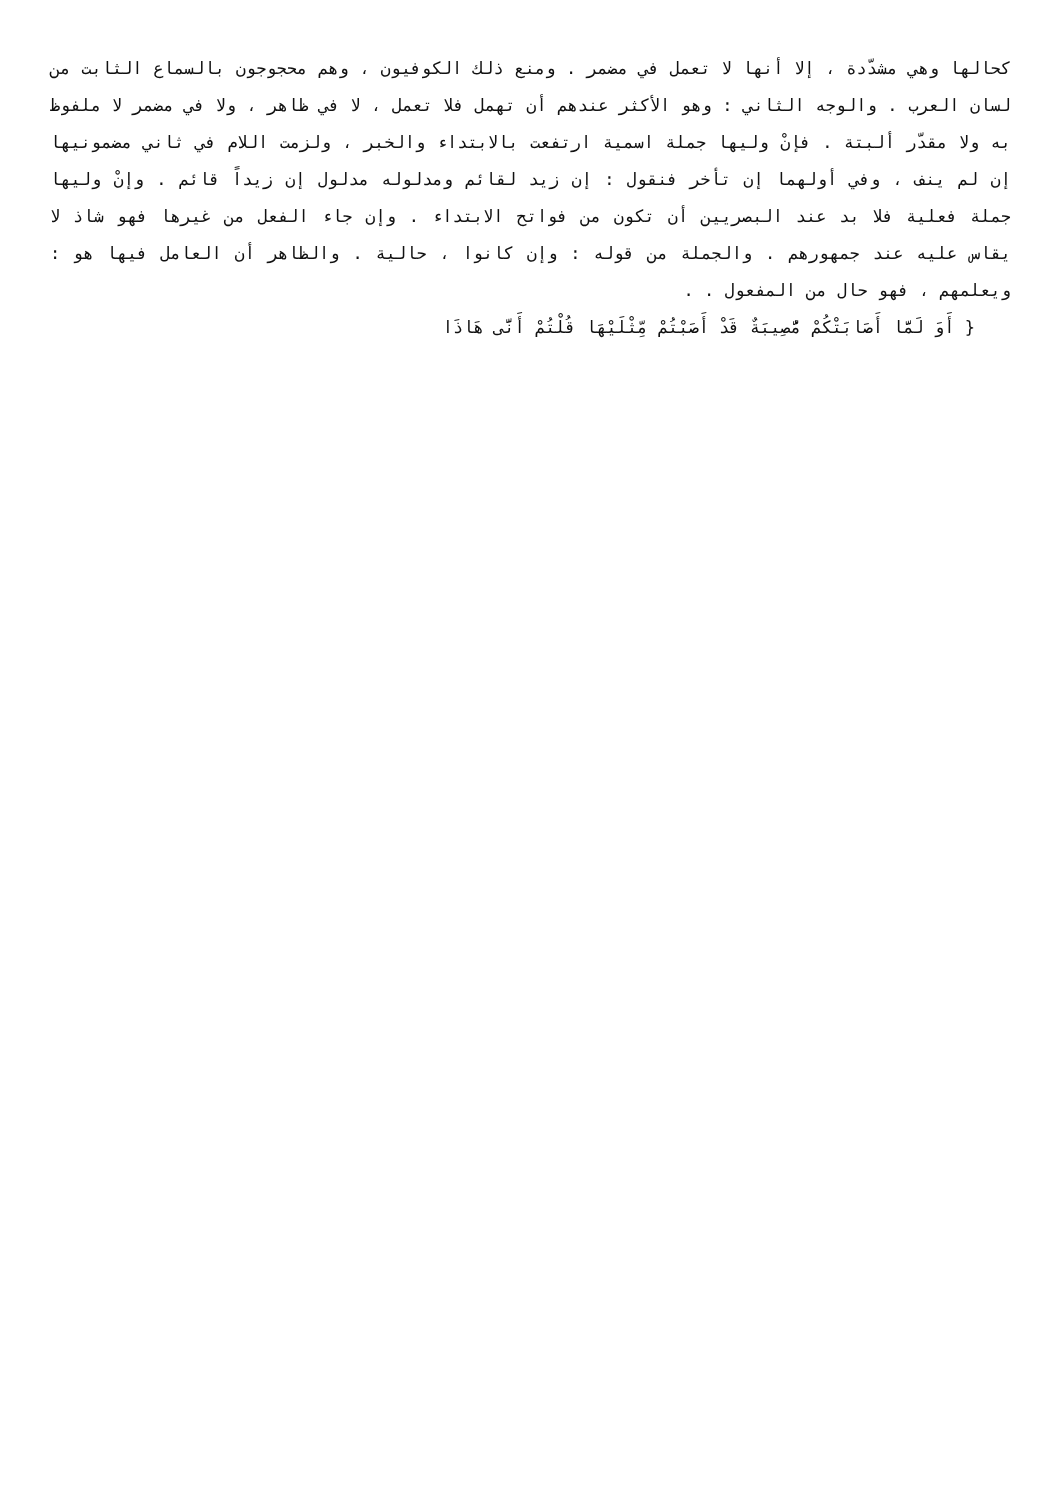كحالها وهي مشدّدة ، إلا أنها لا تعمل في مضمر . ومنع ذلك الكوفيون ، وهم محجوجون بالسماع الثابت من لسان العرب . والوجه الثاني : وهو الأكثر عندهم أن تهمل فلا تعمل ، لا في ظاهر ، ولا في مضمر لا ملفوظ به ولا مقدّر ألبتة . فإنْ وليها جملة اسمية ارتفعت بالابتداء والخبر ، ولزمت اللام في ثاني مضمونيها إن لم ينف ، وفي أولهما إن تأخر فنقول : إن زيد لقائم ومدلوله مدلول إن زيداً قائم . وإنْ وليها جملة فعلية فلا بد عند البصريين أن تكون من فواتح الابتداء . وإن جاء الفعل من غيرها فهو شاذ لا يقاس عليه عند جمهورهم . والجملة من قوله : وإن كانوا ، حالية . والظاهر أن العامل فيها هو : ويعلمهم ، فهو حال من المفعول . .
{ أَوَ لَمَّا أَصَابَتْكُمْ مُّصِيبَةٌ قَدْ أَصَبْتُمْ مِّثْلَيْهَا قُلْتُمْ أَنَّى هَاذَا